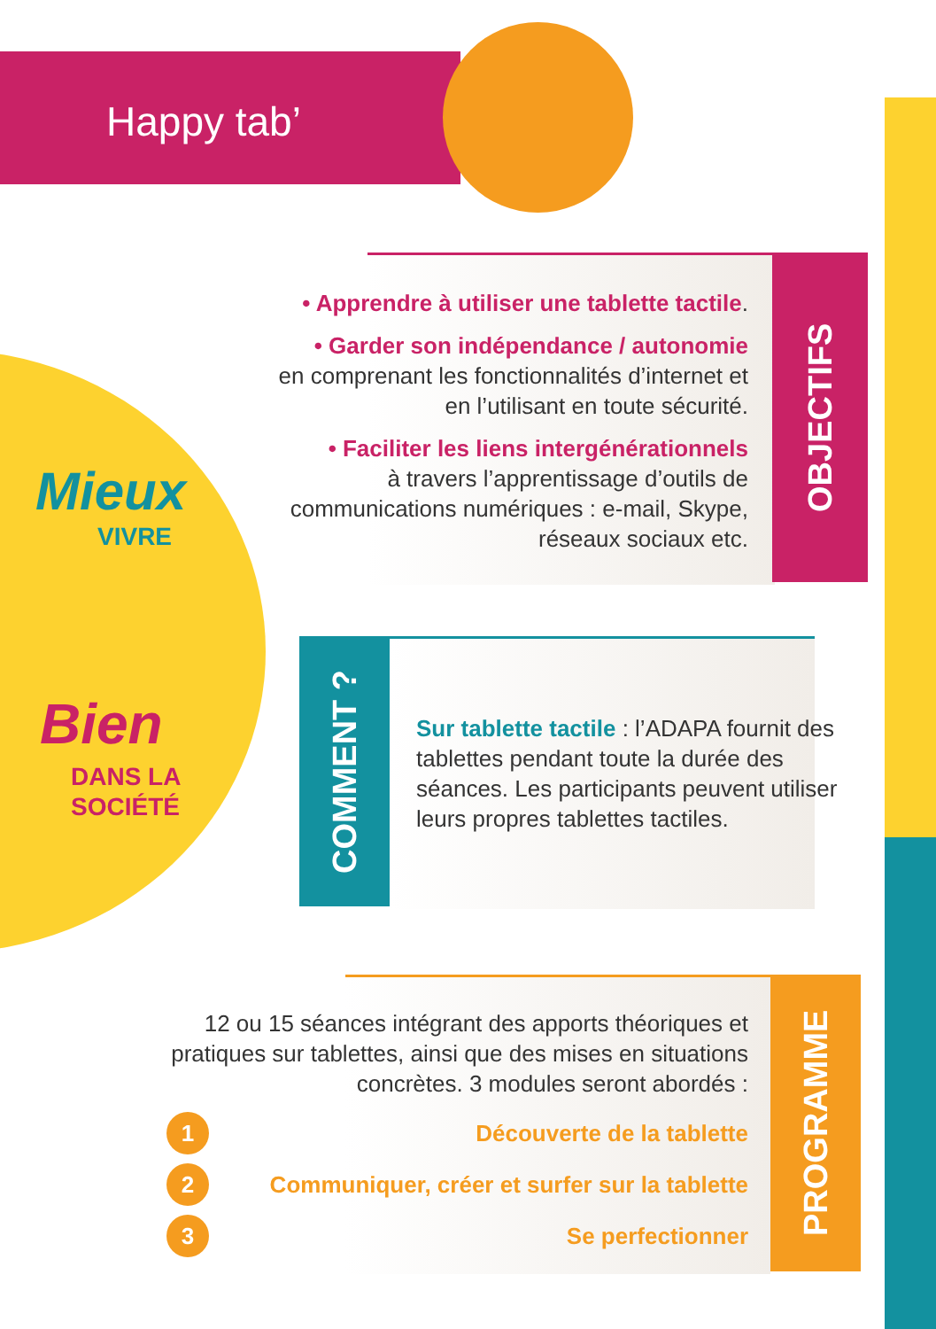Happy tab’
Mieux
VIVRE
Bien
DANS LA
SOCIÉTÉ
OBJECTIFS
• Apprendre à utiliser une tablette tactile.
• Garder son indépendance / autonomie
en comprenant les fonctionnalités d’internet et en l’utilisant en toute sécurité.
• Faciliter les liens intergénérationnels
à travers l’apprentissage d’outils de communications numériques : e-mail, Skype, réseaux sociaux etc.
COMMENT ?
Sur tablette tactile : l’ADAPA fournit des tablettes pendant toute la durée des séances. Les participants peuvent utiliser leurs propres tablettes tactiles.
PROGRAMME
12 ou 15 séances intégrant des apports théoriques et pratiques sur tablettes, ainsi que des mises en situations concrètes. 3 modules seront abordés :
1 Découverte de la tablette
2 Communiquer, créer et surfer sur la tablette
3 Se perfectionner